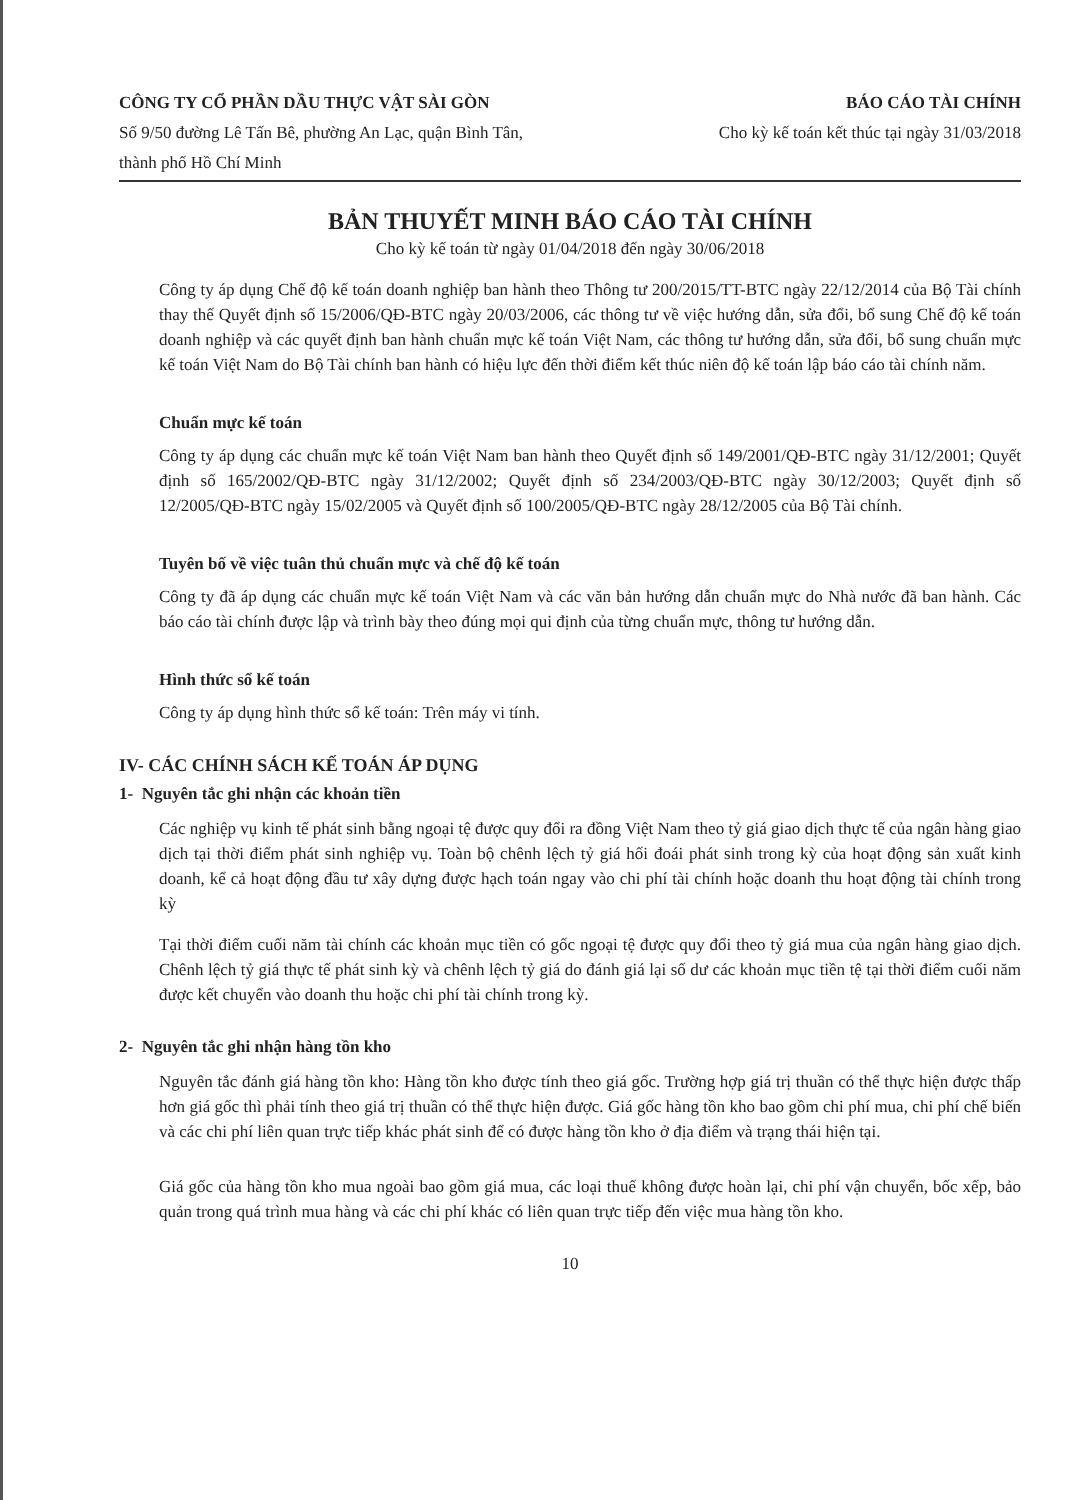CÔNG TY CỔ PHẦN DẦU THỰC VẬT SÀI GÒN
Số 9/50 đường Lê Tấn Bê, phường An Lạc, quận Bình Tân, thành phố Hồ Chí Minh
BÁO CÁO TÀI CHÍNH
Cho kỳ kế toán kết thúc tại ngày 31/03/2018
BẢN THUYẾT MINH BÁO CÁO TÀI CHÍNH
Cho kỳ kế toán từ ngày 01/04/2018 đến ngày 30/06/2018
Công ty áp dụng Chế độ kế toán doanh nghiệp ban hành theo Thông tư 200/2015/TT-BTC ngày 22/12/2014 của Bộ Tài chính thay thế Quyết định số 15/2006/QĐ-BTC ngày 20/03/2006, các thông tư về việc hướng dẫn, sửa đổi, bổ sung Chế độ kế toán doanh nghiệp và các quyết định ban hành chuẩn mực kế toán Việt Nam, các thông tư hướng dẫn, sửa đổi, bổ sung chuẩn mực kế toán Việt Nam do Bộ Tài chính ban hành có hiệu lực đến thời điểm kết thúc niên độ kế toán lập báo cáo tài chính năm.
Chuẩn mực kế toán
Công ty áp dụng các chuẩn mực kế toán Việt Nam ban hành theo Quyết định số 149/2001/QĐ-BTC ngày 31/12/2001; Quyết định số 165/2002/QĐ-BTC ngày 31/12/2002; Quyết định số 234/2003/QĐ-BTC ngày 30/12/2003; Quyết định số 12/2005/QĐ-BTC ngày 15/02/2005 và Quyết định số 100/2005/QĐ-BTC ngày 28/12/2005 của Bộ Tài chính.
Tuyên bố về việc tuân thủ chuẩn mực và chế độ kế toán
Công ty đã áp dụng các chuẩn mực kế toán Việt Nam và các văn bản hướng dẫn chuẩn mực do Nhà nước đã ban hành. Các báo cáo tài chính được lập và trình bày theo đúng mọi qui định của từng chuẩn mực, thông tư hướng dẫn.
Hình thức sổ kế toán
Công ty áp dụng hình thức sổ kế toán: Trên máy vi tính.
IV- CÁC CHÍNH SÁCH KẾ TOÁN ÁP DỤNG
1- Nguyên tắc ghi nhận các khoản tiền
Các nghiệp vụ kinh tế phát sinh bằng ngoại tệ được quy đổi ra đồng Việt Nam theo tỷ giá giao dịch thực tế của ngân hàng giao dịch tại thời điểm phát sinh nghiệp vụ. Toàn bộ chênh lệch tỷ giá hối đoái phát sinh trong kỳ của hoạt động sản xuất kinh doanh, kể cả hoạt động đầu tư xây dựng được hạch toán ngay vào chi phí tài chính hoặc doanh thu hoạt động tài chính trong kỳ
Tại thời điểm cuối năm tài chính các khoản mục tiền có gốc ngoại tệ được quy đổi theo tỷ giá mua của ngân hàng giao dịch. Chênh lệch tỷ giá thực tế phát sinh kỳ và chênh lệch tỷ giá do đánh giá lại số dư các khoản mục tiền tệ tại thời điểm cuối năm được kết chuyển vào doanh thu hoặc chi phí tài chính trong kỳ.
2- Nguyên tắc ghi nhận hàng tồn kho
Nguyên tắc đánh giá hàng tồn kho: Hàng tồn kho được tính theo giá gốc. Trường hợp giá trị thuần có thể thực hiện được thấp hơn giá gốc thì phải tính theo giá trị thuần có thể thực hiện được. Giá gốc hàng tồn kho bao gồm chi phí mua, chi phí chế biến và các chi phí liên quan trực tiếp khác phát sinh để có được hàng tồn kho ở địa điểm và trạng thái hiện tại.
Giá gốc của hàng tồn kho mua ngoài bao gồm giá mua, các loại thuế không được hoàn lại, chi phí vận chuyển, bốc xếp, bảo quản trong quá trình mua hàng và các chi phí khác có liên quan trực tiếp đến việc mua hàng tồn kho.
10